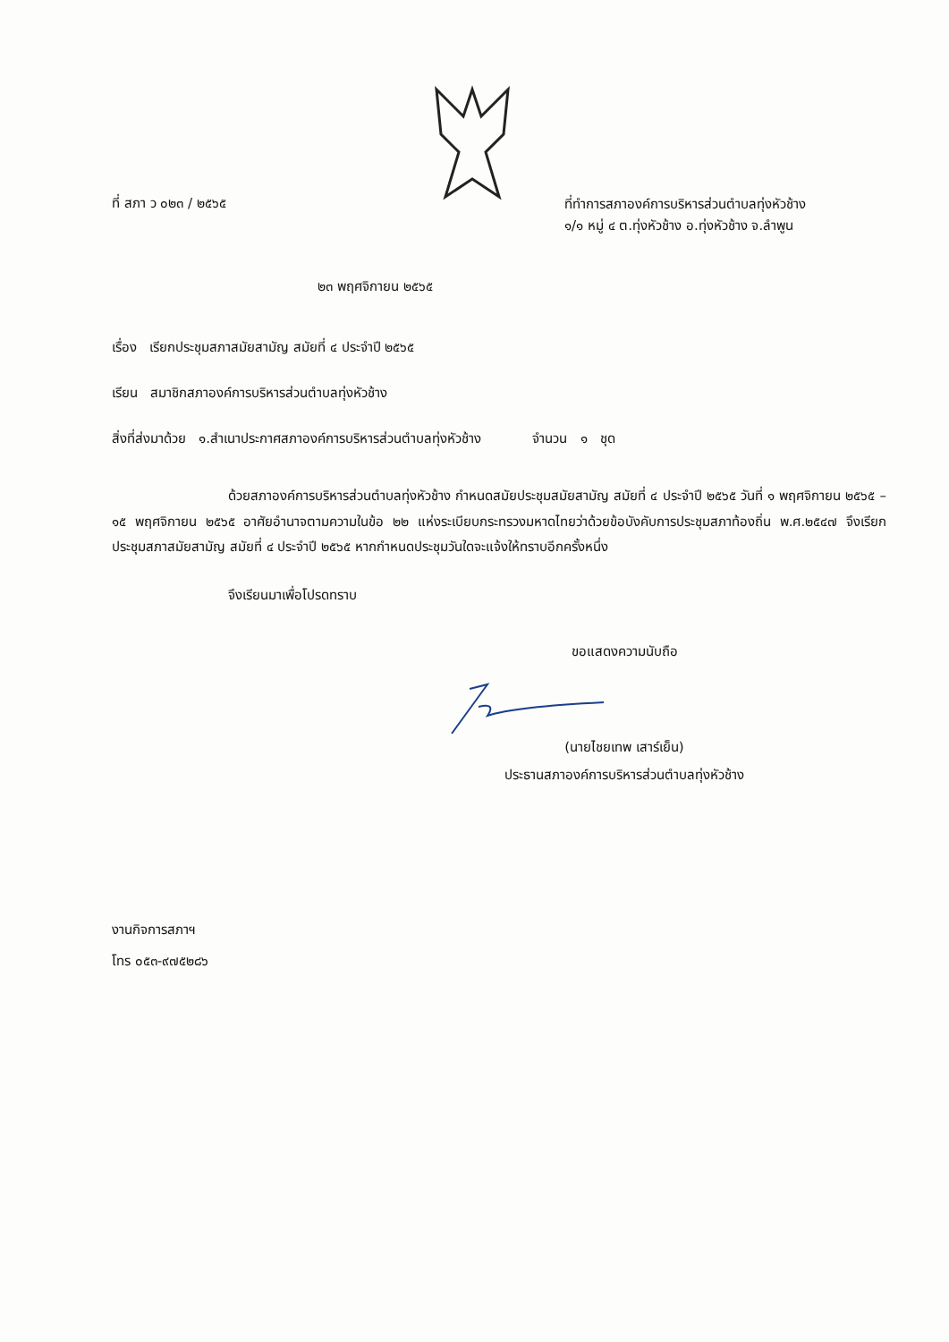ที่ สภา ว ๐๒๓ / ๒๕๖๕
ที่ทำการสภาองค์การบริหารส่วนตำบลทุ่งหัวช้าง
๑/๑ หมู่ ๔ ต.ทุ่งหัวช้าง อ.ทุ่งหัวช้าง จ.ลำพูน
๒๓ พฤศจิกายน ๒๕๖๕
เรื่อง เรียกประชุมสภาสมัยสามัญ สมัยที่ ๔ ประจำปี ๒๕๖๕
เรียน สมาชิกสภาองค์การบริหารส่วนตำบลทุ่งหัวช้าง
สิ่งที่ส่งมาด้วย ๑.สำเนาประกาศสภาองค์การบริหารส่วนตำบลทุ่งหัวช้าง จำนวน ๑ ชุด
ด้วยสภาองค์การบริหารส่วนตำบลทุ่งหัวช้าง กำหนดสมัยประชุมสมัยสามัญ สมัยที่ ๔ ประจำปี ๒๕๖๕ วันที่ ๑ พฤศจิกายน ๒๕๖๕ – ๑๕ พฤศจิกายน ๒๕๖๕ อาศัยอำนาจตามความในข้อ ๒๒ แห่งระเบียบกระทรวงมหาดไทยว่าด้วยข้อบังคับการประชุมสภาท้องถิ่น พ.ศ.๒๕๔๗ จึงเรียกประชุมสภาสมัยสามัญ สมัยที่ ๔ ประจำปี ๒๕๖๕ หากกำหนดประชุมวันใดจะแจ้งให้ทราบอีกครั้งหนึ่ง
จึงเรียนมาเพื่อโปรดทราบ
ขอแสดงความนับถือ
(นายไชยเทพ เสาร์เย็น)
ประธานสภาองค์การบริหารส่วนตำบลทุ่งหัวช้าง
งานกิจการสภาฯ
โทร ๐๕๓-๙๗๕๒๘๖